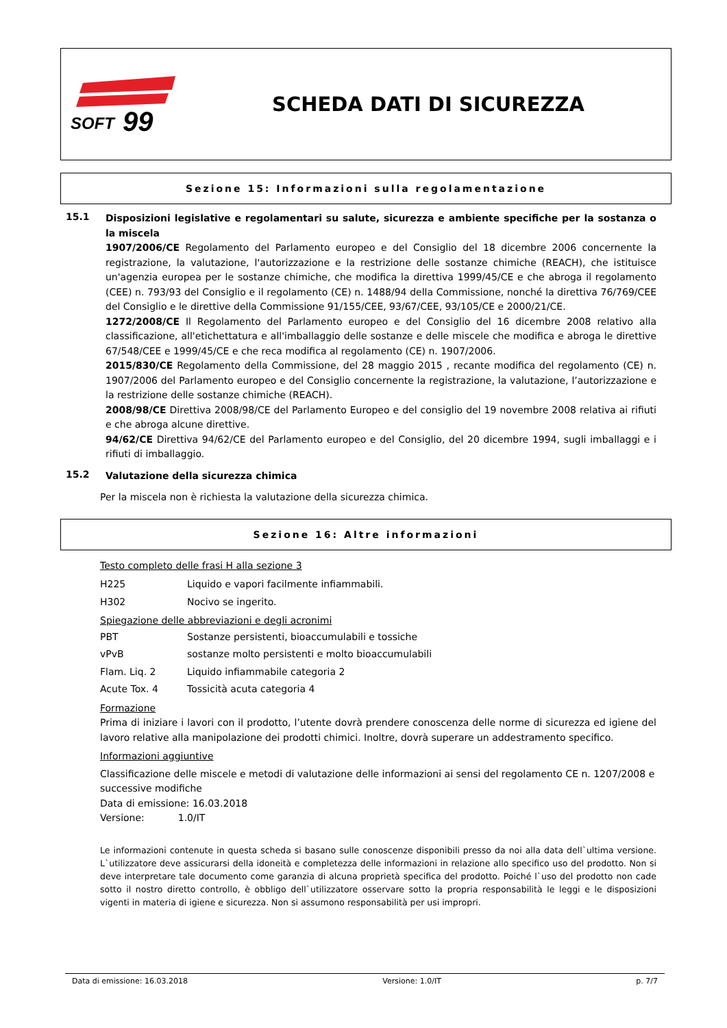SOFT
99
SCHEDA DATI DI SICUREZZA
Sezione 15: Informazioni sulla regolamentazione
15.1
Disposizioni legislative e regolamentari su salute, sicurezza e ambiente specifiche per la sostanza o la miscela
1907/2006/CE Regolamento del Parlamento europeo e del Consiglio del 18 dicembre 2006 concernente la registrazione, la valutazione, l'autorizzazione e la restrizione delle sostanze chimiche (REACH), che istituisce un'agenzia europea per le sostanze chimiche, che modifica la direttiva 1999/45/CE e che abroga il regolamento (CEE) n. 793/93 del Consiglio e il regolamento (CE) n. 1488/94 della Commissione, nonché la direttiva 76/769/CEE del Consiglio e le direttive della Commissione 91/155/CEE, 93/67/CEE, 93/105/CE e 2000/21/CE.
1272/2008/CE Il Regolamento del Parlamento europeo e del Consiglio del 16 dicembre 2008 relativo alla classificazione, all'etichettatura e all'imballaggio delle sostanze e delle miscele che modifica e abroga le direttive 67/548/CEE e 1999/45/CE e che reca modifica al regolamento (CE) n. 1907/2006.
2015/830/CE Regolamento della Commissione, del 28 maggio 2015 , recante modifica del regolamento (CE) n. 1907/2006 del Parlamento europeo e del Consiglio concernente la registrazione, la valutazione, l’autorizzazione e la restrizione delle sostanze chimiche (REACH).
2008/98/CE Direttiva 2008/98/CE del Parlamento Europeo e del consiglio del 19 novembre 2008 relativa ai rifiuti e che abroga alcune direttive.
94/62/CE Direttiva 94/62/CE del Parlamento europeo e del Consiglio, del 20 dicembre 1994, sugli imballaggi e i rifiuti di imballaggio.
15.2
Valutazione della sicurezza chimica
Per la miscela non è richiesta la valutazione della sicurezza chimica.
Sezione 16: Altre informazioni
Testo completo delle frasi H alla sezione 3
| H225 | Liquido e vapori facilmente infiammabili. |
| H302 | Nocivo se ingerito. |
Spiegazione delle abbreviazioni e degli acronimi
| PBT | Sostanze persistenti, bioaccumulabili e tossiche |
| vPvB | sostanze molto persistenti e molto bioaccumulabili |
| Flam. Liq. 2 | Liquido infiammabile categoria 2 |
| Acute Tox. 4 | Tossicità acuta categoria 4 |
Formazione
Prima di iniziare i lavori con il prodotto, l’utente dovrà prendere conoscenza delle norme di sicurezza ed igiene del lavoro relative alla manipolazione dei prodotti chimici. Inoltre, dovrà superare un addestramento specifico.
Informazioni aggiuntive
Classificazione delle miscele e metodi di valutazione delle informazioni ai sensi del regolamento CE n. 1207/2008 e successive modifiche
Data di emissione: 16.03.2018
Versione: 1.0/IT
Le informazioni contenute in questa scheda si basano sulle conoscenze disponibili presso da noi alla data dell`ultima versione. L`utilizzatore deve assicurarsi della idoneità e completezza delle informazioni in relazione allo specifico uso del prodotto. Non si deve interpretare tale documento come garanzia di alcuna proprietà specifica del prodotto. Poiché l`uso del prodotto non cade sotto il nostro diretto controllo, è obbligo dell`utilizzatore osservare sotto la propria responsabilità le leggi e le disposizioni vigenti in materia di igiene e sicurezza. Non si assumono responsabilità per usi impropri.
Data di emissione: 16.03.2018 Versione: 1.0/IT p. 7/7